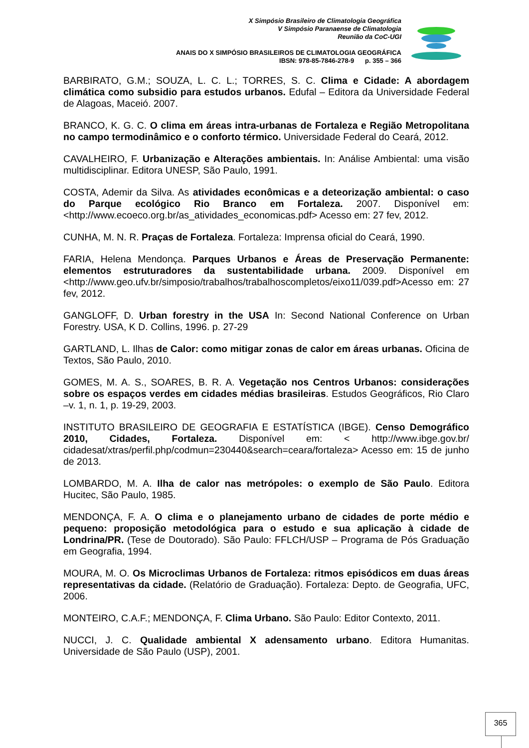X Simpósio Brasileiro de Climatologia Geográfica
V Simpósio Paranaense de Climatologia
Reunião da CoC-UGI
ANAIS DO X SIMPÓSIO BRASILEIROS DE CLIMATOLOGIA GEOGRÁFICA
IBSN: 978-85-7846-278-9 p. 355 – 366
BARBIRATO, G.M.; SOUZA, L. C. L.; TORRES, S. C. Clima e Cidade: A abordagem climática como subsidio para estudos urbanos. Edufal – Editora da Universidade Federal de Alagoas, Maceió. 2007.
BRANCO, K. G. C. O clima em áreas intra-urbanas de Fortaleza e Região Metropolitana no campo termodinâmico e o conforto térmico. Universidade Federal do Ceará, 2012.
CAVALHEIRO, F. Urbanização e Alterações ambientais. In: Análise Ambiental: uma visão multidisciplinar. Editora UNESP, São Paulo, 1991.
COSTA, Ademir da Silva. As atividades econômicas e a deteorização ambiental: o caso do Parque ecológico Rio Branco em Fortaleza. 2007. Disponível em: <http://www.ecoeco.org.br/as_atividades_economicas.pdf> Acesso em: 27 fev, 2012.
CUNHA, M. N. R. Praças de Fortaleza. Fortaleza: Imprensa oficial do Ceará, 1990.
FARIA, Helena Mendonça. Parques Urbanos e Áreas de Preservação Permanente: elementos estruturadores da sustentabilidade urbana. 2009. Disponível em <http://www.geo.ufv.br/simposio/trabalhos/trabalhoscompletos/eixo11/039.pdf>Acesso em: 27 fev, 2012.
GANGLOFF, D. Urban forestry in the USA In: Second National Conference on Urban Forestry. USA, K D. Collins, 1996. p. 27-29
GARTLAND, L. Ilhas de Calor: como mitigar zonas de calor em áreas urbanas. Oficina de Textos, São Paulo, 2010.
GOMES, M. A. S., SOARES, B. R. A. Vegetação nos Centros Urbanos: considerações sobre os espaços verdes em cidades médias brasileiras. Estudos Geográficos, Rio Claro –v. 1, n. 1, p. 19-29, 2003.
INSTITUTO BRASILEIRO DE GEOGRAFIA E ESTATÍSTICA (IBGE). Censo Demográfico 2010, Cidades, Fortaleza. Disponível em: < http://www.ibge.gov.br/ cidadesat/xtras/perfil.php/codmun=230440&search=ceara/fortaleza> Acesso em: 15 de junho de 2013.
LOMBARDO, M. A. Ilha de calor nas metrópoles: o exemplo de São Paulo. Editora Hucitec, São Paulo, 1985.
MENDONÇA, F. A. O clima e o planejamento urbano de cidades de porte médio e pequeno: proposição metodológica para o estudo e sua aplicação à cidade de Londrina/PR. (Tese de Doutorado). São Paulo: FFLCH/USP – Programa de Pós Graduação em Geografia, 1994.
MOURA, M. O. Os Microclimas Urbanos de Fortaleza: ritmos episódicos em duas áreas representativas da cidade. (Relatório de Graduação). Fortaleza: Depto. de Geografia, UFC, 2006.
MONTEIRO, C.A.F.; MENDONÇA, F. Clima Urbano. São Paulo: Editor Contexto, 2011.
NUCCI, J. C. Qualidade ambiental X adensamento urbano. Editora Humanitas. Universidade de São Paulo (USP), 2001.
365